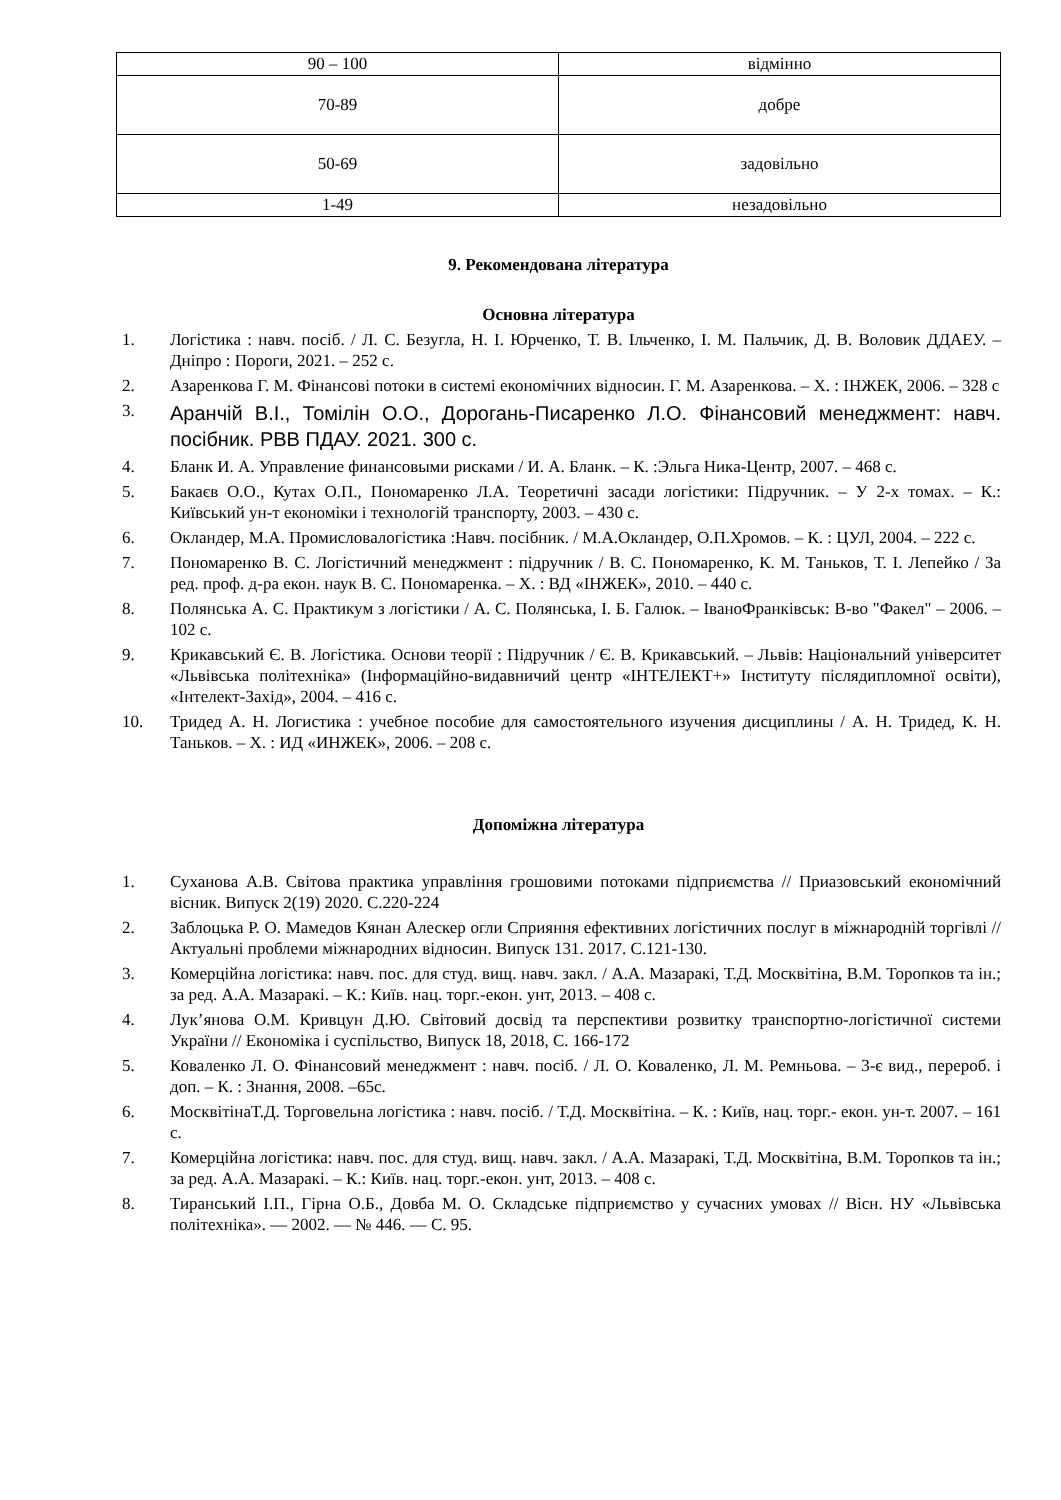| 90 – 100 | відмінно |
| 70-89 | добре |
| 50-69 | задовільно |
| 1-49 | незадовільно |
9. Рекомендована література
Основна література
1. Логістика : навч. посіб. / Л. С. Безугла, Н. І. Юрченко, Т. В. Ільченко, І. М. Пальчик, Д. В. Воловик ДДАЕУ. – Дніпро : Пороги, 2021. – 252 с.
2. Азаренкова Г. М. Фінансові потоки в системі економічних відносин. Г. М. Азаренкова. – Х. : ІНЖЕК, 2006. – 328 с
3.
Аранчій В.І., Томілін О.О., Дорогань-Писаренко Л.О. Фінансовий менеджмент: навч. посібник. РВВ ПДАУ. 2021. 300 с.
4. Бланк И. А. Управление финансовыми рисками / И. А. Бланк. – К. :Эльга Ника-Центр, 2007. – 468 с.
5. Бакаєв О.О., Кутах О.П., Пономаренко Л.А. Теоретичні засади логістики: Підручник. – У 2-х томах. – К.: Київський ун-т економіки і технологій транспорту, 2003. – 430 с.
6. Окландер, М.А. Промисловалогістика :Навч. посібник. / М.А.Окландер, О.П.Хромов. – К. : ЦУЛ, 2004. – 222 с.
7. Пономаренко В. С. Логістичний менеджмент : підручник / В. С. Пономаренко, К. М. Таньков, Т. І. Лепейко / За ред. проф. д-ра екон. наук В. С. Пономаренка. – Х. : ВД «ІНЖЕК», 2010. – 440 с.
8. Полянська А. С. Практикум з логістики / А. С. Полянська, І. Б. Галюк. – ІваноФранківськ: В-во "Факел" – 2006. – 102 с.
9. Крикавський Є. В. Логістика. Основи теорії : Підручник / Є. В. Крикавський. – Львів: Національний університет «Львівська політехніка» (Інформаційно-видавничий центр «ІНТЕЛЕКТ+» Інституту післядипломної освіти), «Інтелект-Захід», 2004. – 416 с.
10. Тридед А. Н. Логистика : учебное пособие для самостоятельного изучения дисциплины / А. Н. Тридед, К. Н. Таньков. – Х. : ИД «ИНЖЕК», 2006. – 208 с.
Допоміжна література
1. Суханова А.В. Світова практика управління грошовими потоками підприємства // Приазовський економічний вісник. Випуск 2(19) 2020. С.220-224
2. Заблоцька Р. О. Мамедов Кянан Алескер огли Сприяння ефективних логістичних послуг в міжнародній торгівлі //Актуальні проблеми міжнародних відносин. Випуск 131. 2017. С.121-130.
3. Комерційна логістика: навч. пос. для студ. вищ. навч. закл. / А.А. Мазаракі, Т.Д. Москвітіна, В.М. Торопков та ін.; за ред. А.А. Мазаракі. – К.: Київ. нац. торг.-екон. унт, 2013. – 408 с.
4. Лук’янова О.М. Кривцун Д.Ю. Світовий досвід та перспективи розвитку транспортно-логістичної системи України // Економіка і суспільство, Випуск 18, 2018, С. 166-172
5. Коваленко Л. О. Фінансовий менеджмент : навч. посіб. / Л. О. Коваленко, Л. М. Ремньова. – 3-є вид., перероб. і доп. – К. : Знання, 2008. –65с.
6. МосквітінаТ.Д. Торговельна логістика : навч. посіб. / Т.Д. Москвітіна. – К. : Київ, нац. торг.- екон. ун-т. 2007. – 161 с.
7. Комерційна логістика: навч. пос. для студ. вищ. навч. закл. / А.А. Мазаракі, Т.Д. Москвітіна, В.М. Торопков та ін.; за ред. А.А. Мазаракі. – К.: Київ. нац. торг.-екон. унт, 2013. – 408 с.
8. Тиранський І.П., Гірна О.Б., Довба М. О. Складське підприємство у сучасних умовах // Вісн. НУ «Львівська політехніка». — 2002. — № 446. — С. 95.